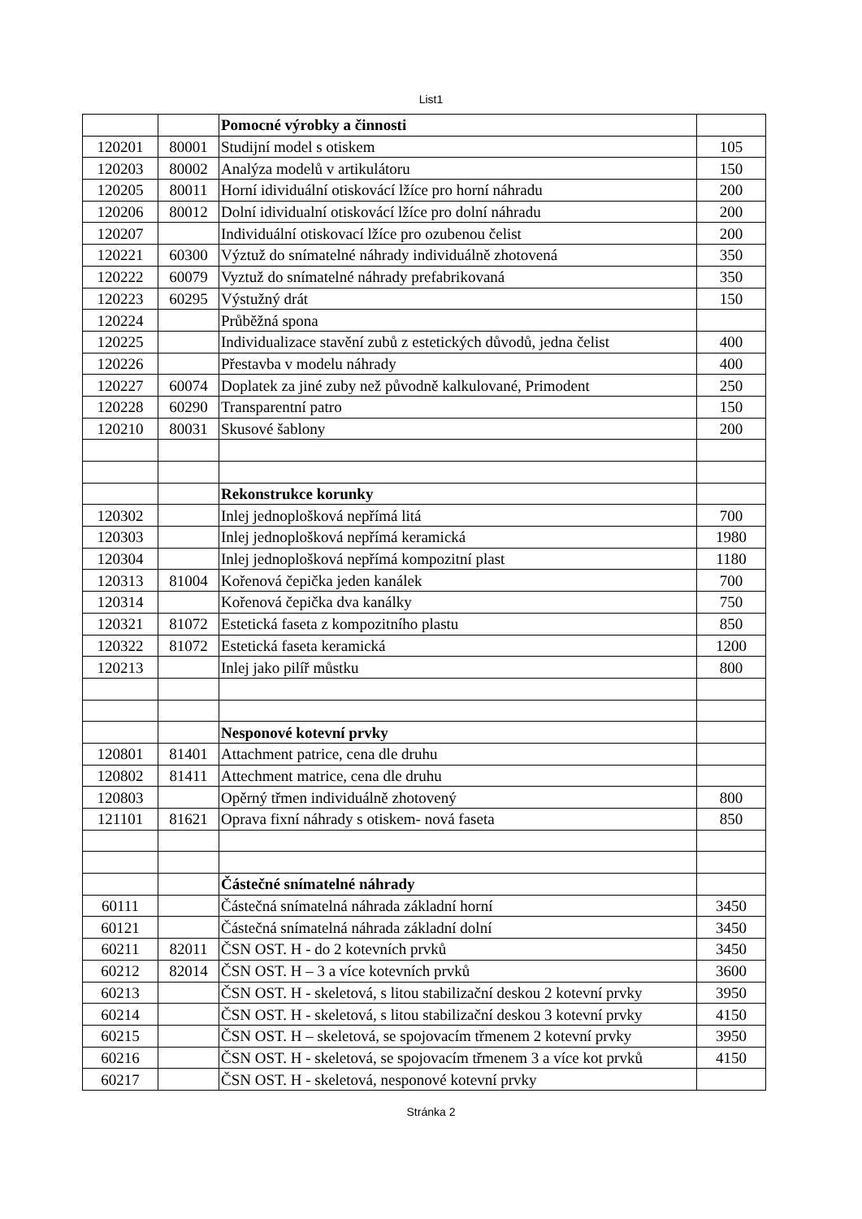List1
| | | Pomocné výrobky a činnosti | |
| 120201 | 80001 | Studijní model s otiskem | 105 |
| 120203 | 80002 | Analýza modelů v artikulátoru | 150 |
| 120205 | 80011 | Horní idividuální otiskovácí lžíce pro horní náhradu | 200 |
| 120206 | 80012 | Dolní idividualní otiskovácí lžíce pro dolní náhradu | 200 |
| 120207 | | Individuální otiskovací lžíce pro ozubenou čelist | 200 |
| 120221 | 60300 | Výztuž do snímatelné náhrady individuálně zhotovená | 350 |
| 120222 | 60079 | Vyztuž do snímatelné náhrady prefabrikovaná | 350 |
| 120223 | 60295 | Výstužný drát | 150 |
| 120224 | | Průběžná spona | |
| 120225 | | Individualizace stavění zubů z estetických důvodů, jedna čelist | 400 |
| 120226 | | Přestavba v modelu náhrady | 400 |
| 120227 | 60074 | Doplatek za jiné zuby než původně kalkulované, Primodent | 250 |
| 120228 | 60290 | Transparentní patro | 150 |
| 120210 | 80031 | Skusové šablony | 200 |
| | | Rekonstrukce korunky | |
| 120302 | | Inlej jednoplošková nepřímá litá | 700 |
| 120303 | | Inlej jednoplošková nepřímá keramická | 1980 |
| 120304 | | Inlej jednoplošková nepřímá kompozitní plast | 1180 |
| 120313 | 81004 | Kořenová čepička jeden kanálek | 700 |
| 120314 | | Kořenová čepička dva kanálky | 750 |
| 120321 | 81072 | Estetická faseta z kompozitního plastu | 850 |
| 120322 | 81072 | Estetická faseta keramická | 1200 |
| 120213 | | Inlej jako pilíř můstku | 800 |
| | | Nesponové kotevní prvky | |
| 120801 | 81401 | Attachment patrice, cena dle druhu | |
| 120802 | 81411 | Attechment matrice, cena dle druhu | |
| 120803 | | Opěrný třmen individuálně zhotovený | 800 |
| 121101 | 81621 | Oprava fixní náhrady s otiskem- nová faseta | 850 |
| | | Částečné snímatelné náhrady | |
| 60111 | | Částečná snímatelná náhrada základní horní | 3450 |
| 60121 | | Částečná snímatelná náhrada základní dolní | 3450 |
| 60211 | 82011 | ČSN OST. H - do 2 kotevních prvků | 3450 |
| 60212 | 82014 | ČSN OST. H – 3 a více kotevních prvků | 3600 |
| 60213 | | ČSN OST. H - skeletová, s litou stabilizační deskou 2 kotevní prvky | 3950 |
| 60214 | | ČSN OST. H - skeletová, s litou stabilizační deskou 3 kotevní prvky | 4150 |
| 60215 | | ČSN OST. H – skeletová, se spojovacím třmenem 2 kotevní prvky | 3950 |
| 60216 | | ČSN OST. H - skeletová, se spojovacím třmenem 3 a více kot prvků | 4150 |
| 60217 | | ČSN OST. H - skeletová, nesponové kotevní prvky | |
Stránka 2